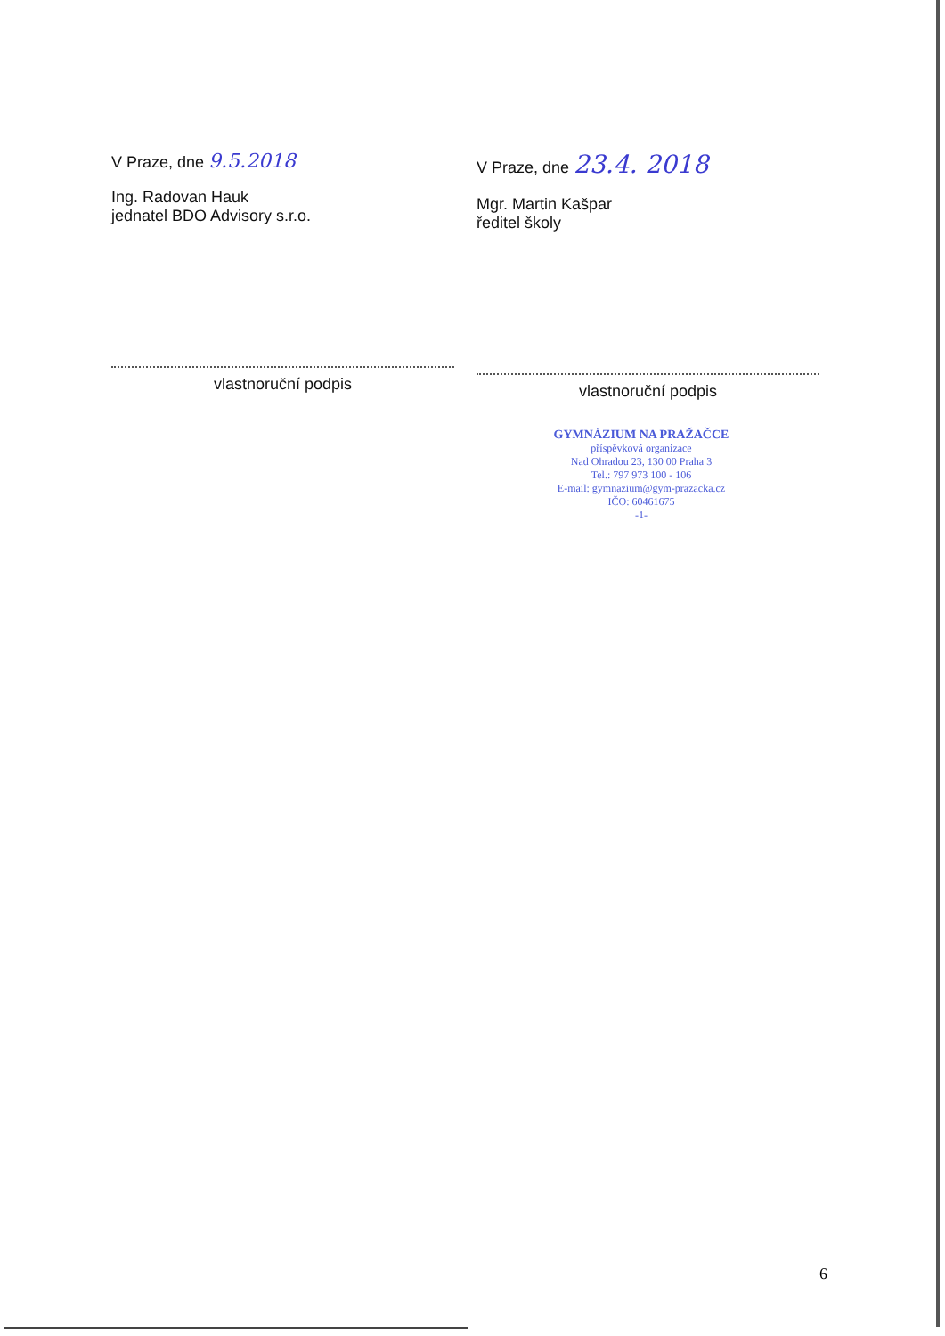V Praze, dne 9.5.2018
Ing. Radovan Hauk
jednatel BDO Advisory s.r.o.
vlastnoruční podpis
V Praze, dne 23.4. 2018
Mgr. Martin Kašpar
ředitel školy
vlastnoruční podpis
GYMNÁZIUM NA PRAŽAČCE
příspěvková organizace
Nad Ohradou 23, 130 00 Praha 3
Tel.: 797 973 100 - 106
E-mail: gymnazium@gym-prazacka.cz
IČO: 60461675
-1-
6